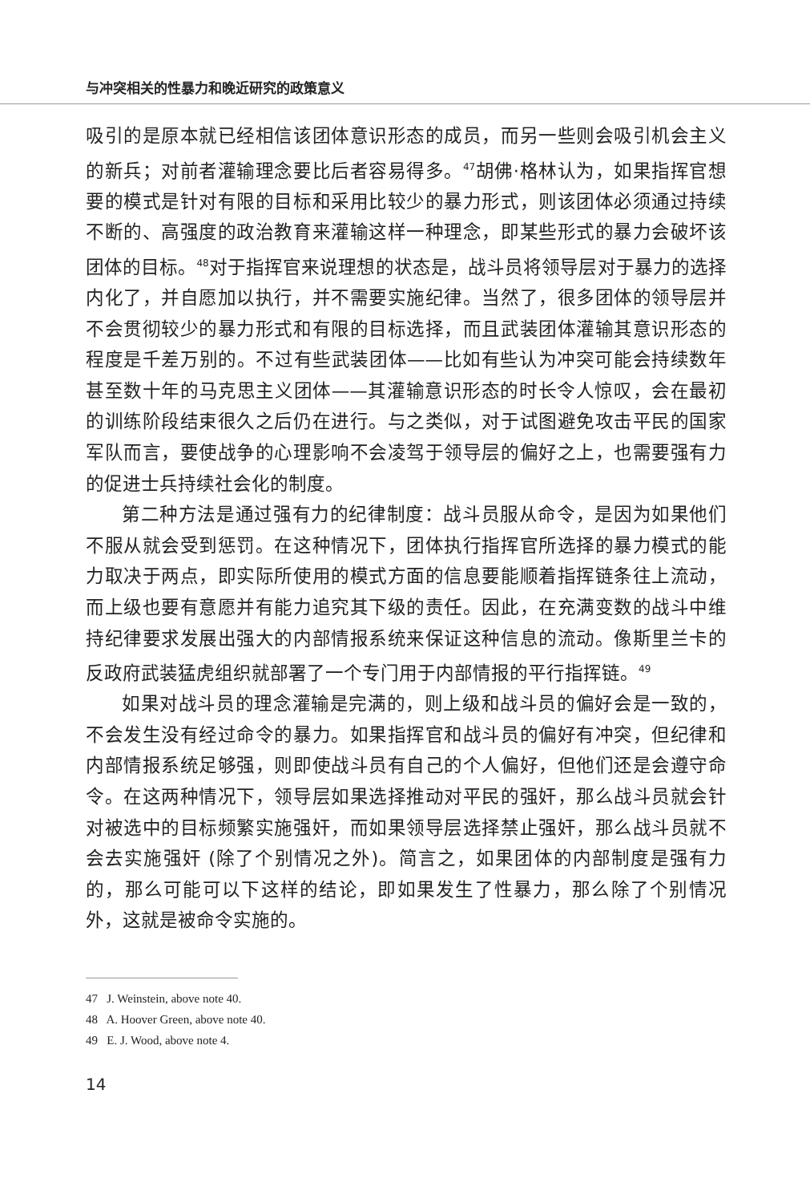与冲突相关的性暴力和晚近研究的政策意义
吸引的是原本就已经相信该团体意识形态的成员，而另一些则会吸引机会主义的新兵；对前者灌输理念要比后者容易得多。<sup>47</sup>胡佛·格林认为，如果指挥官想要的模式是针对有限的目标和采用比较少的暴力形式，则该团体必须通过持续不断的、高强度的政治教育来灌输这样一种理念，即某些形式的暴力会破坏该团体的目标。<sup>48</sup>对于指挥官来说理想的状态是，战斗员将领导层对于暴力的选择内化了，并自愿加以执行，并不需要实施纪律。当然了，很多团体的领导层并不会贯彻较少的暴力形式和有限的目标选择，而且武装团体灌输其意识形态的程度是千差万别的。不过有些武装团体——比如有些认为冲突可能会持续数年甚至数十年的马克思主义团体——其灌输意识形态的时长令人惊叹，会在最初的训练阶段结束很久之后仍在进行。与之类似，对于试图避免攻击平民的国家军队而言，要使战争的心理影响不会凌驾于领导层的偏好之上，也需要强有力的促进士兵持续社会化的制度。
第二种方法是通过强有力的纪律制度：战斗员服从命令，是因为如果他们不服从就会受到惩罚。在这种情况下，团体执行指挥官所选择的暴力模式的能力取决于两点，即实际所使用的模式方面的信息要能顺着指挥链条往上流动，而上级也要有意愿并有能力追究其下级的责任。因此，在充满变数的战斗中维持纪律要求发展出强大的内部情报系统来保证这种信息的流动。像斯里兰卡的反政府武装猛虎组织就部署了一个专门用于内部情报的平行指挥链。<sup>49</sup>
如果对战斗员的理念灌输是完满的，则上级和战斗员的偏好会是一致的，不会发生没有经过命令的暴力。如果指挥官和战斗员的偏好有冲突，但纪律和内部情报系统足够强，则即使战斗员有自己的个人偏好，但他们还是会遵守命令。在这两种情况下，领导层如果选择推动对平民的强奸，那么战斗员就会针对被选中的目标频繁实施强奸，而如果领导层选择禁止强奸，那么战斗员就不会去实施强奸 (除了个别情况之外)。简言之，如果团体的内部制度是强有力的，那么可能可以下这样的结论，即如果发生了性暴力，那么除了个别情况外，这就是被命令实施的。
47 J. Weinstein, above note 40.
48 A. Hoover Green, above note 40.
49 E. J. Wood, above note 4.
14